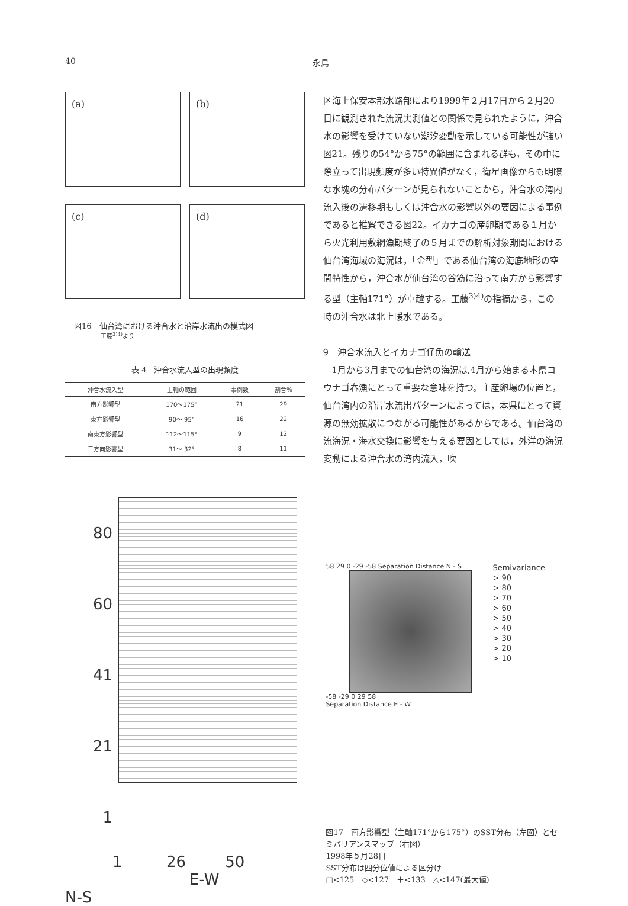40 永島
(a)
(b)
(c)
(d)
図16　仙台湾における沖合水と沿岸水流出の模式図
工藤<sup>3)4)</sup>より
表 4　沖合水流入型の出現頻度
| 沖合水流入型 | 主軸の範囲 | 事例数 | 割合％ |
| --- | --- | --- | --- |
| 南方影響型 | 170〜175° | 21 | 29 |
| 東方影響型 | 90〜 95° | 16 | 22 |
| 南東方影響型 | 112〜115° | 9 | 12 |
| 二方向影響型 | 31〜 32° | 8 | 11 |
区海上保安本部水路部により1999年２月17日から２月20日に観測された流況実測値との関係で見られたように，沖合水の影響を受けていない潮汐変動を示している可能性が強い図21。残りの54°から75°の範囲に含まれる群も，その中に際立って出現頻度が多い特異値がなく，衛星画像からも明瞭な水塊の分布パターンが見られないことから，沖合水の湾内流入後の遷移期もしくは沖合水の影響以外の要因による事例であると推察できる図22。イカナゴの産卵期である１月から火光利用敷網漁期終了の５月までの解析対象期間における仙台湾海域の海況は，「金型」である仙台湾の海底地形の空間特性から，沖合水が仙台湾の谷筋に沿って南方から影響する型（主軸171°）が卓越する。工藤<sup>3)4)</sup>の指摘から，この時の沖合水は北上暖水である。
9　沖合水流入とイカナゴ仔魚の輸送
　1月から3月までの仙台湾の海況は,4月から始まる本県コウナゴ春漁にとって重要な意味を持つ。主産卵場の位置と，仙台湾内の沿岸水流出パターンによっては，本県にとって資源の無効拡散につながる可能性があるからである。仙台湾の流海況・海水交換に影響を与える要因としては，外洋の海況変動による沖合水の湾内流入，吹
80
60
41
21
1
1 26 50
E-W
N-S
58 29 0 -29 -58 Separation Distance N - S
-58 -29 0 29 58
Separation Distance E - W
Semivariance
> 90
> 80
> 70
> 60
> 50
> 40
> 30
> 20
> 10
図17　南方影響型（主軸171°から175°）のSST分布（左図）とセミバリアンスマップ（右図）
1998年５月28日
SST分布は四分位値による区分け
□<125　◇<127　＋<133　△<147(最大値)